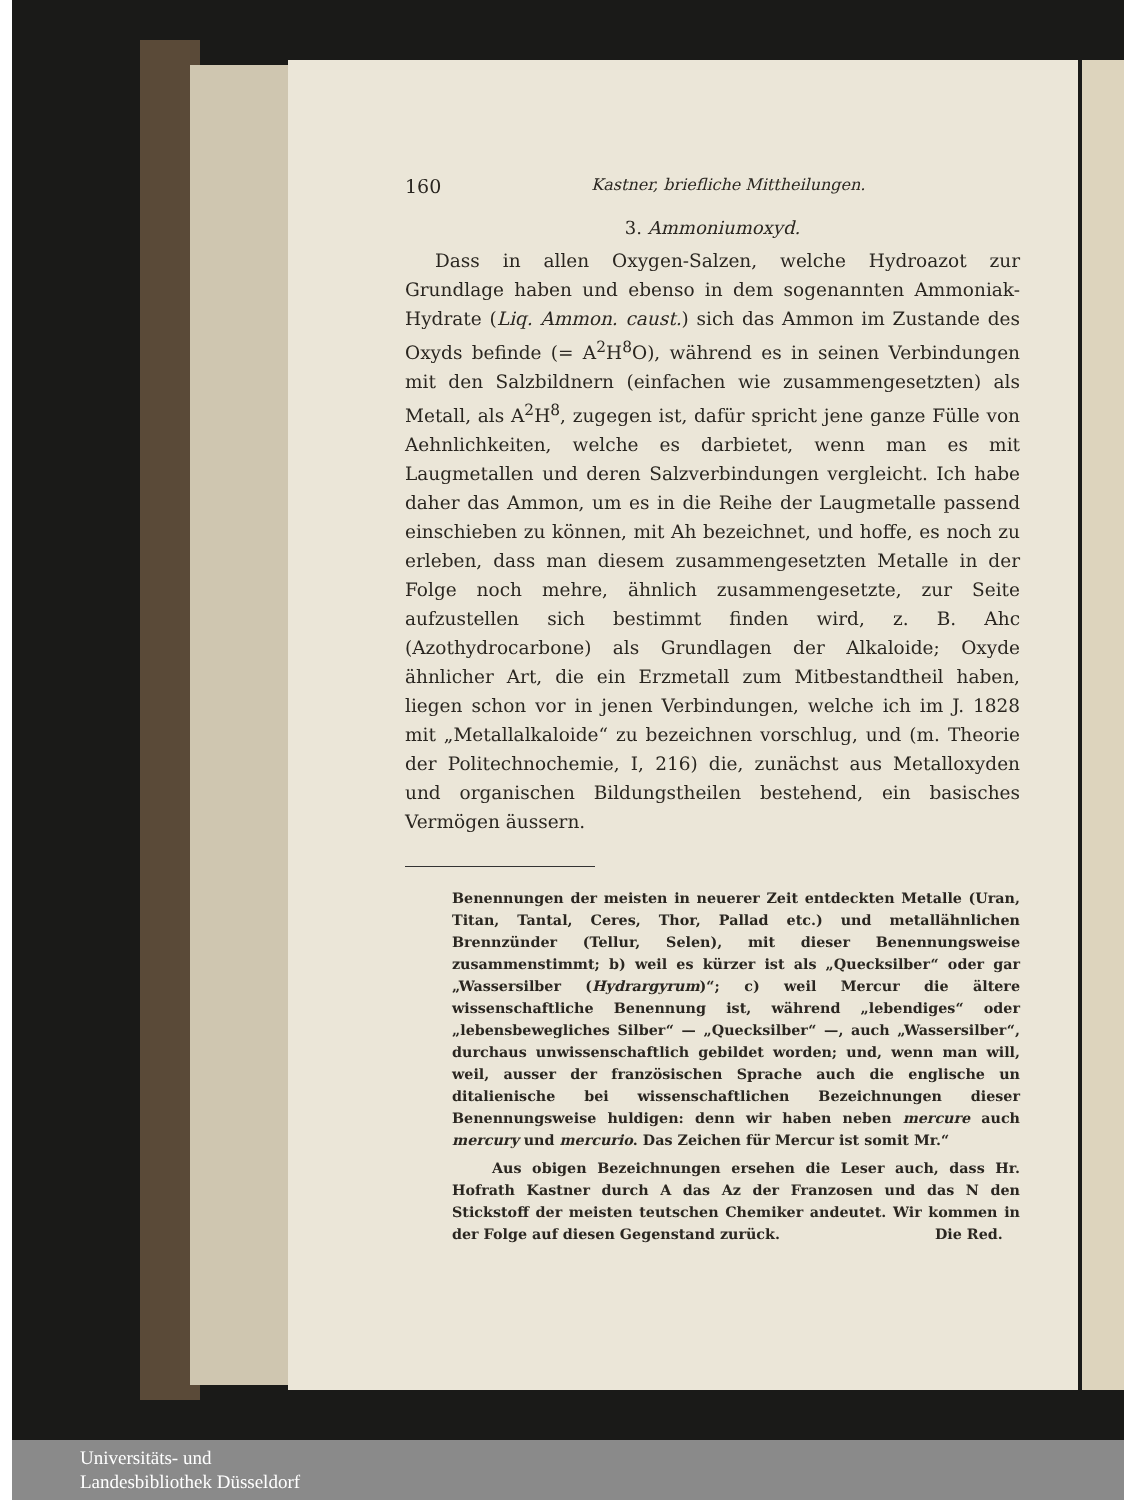160 Kastner, briefliche Mittheilungen.
3. Ammoniumoxyd.
Dass in allen Oxygen-Salzen, welche Hydroazot zur Grundlage haben und ebenso in dem sogenannten Ammoniak-Hydrate (Liq. Ammon. caust.) sich das Ammon im Zustande des Oxyds befinde (= A<sup>2</sup>H<sup>8</sup>O), während es in seinen Verbindungen mit den Salzbildnern (einfachen wie zusammengesetzten) als Metall, als A<sup>2</sup>H<sup>8</sup>, zugegen ist, dafür spricht jene ganze Fülle von Aehnlichkeiten, welche es darbietet, wenn man es mit Laugmetallen und deren Salzverbindungen vergleicht. Ich habe daher das Ammon, um es in die Reihe der Laugmetalle passend einschieben zu können, mit Ah bezeichnet, und hoffe, es noch zu erleben, dass man diesem zusammengesetzten Metalle in der Folge noch mehre, ähnlich zusammengesetzte, zur Seite aufzustellen sich bestimmt finden wird, z. B. Ahc (Azothydrocarbone) als Grundlagen der Alkaloide; Oxyde ähnlicher Art, die ein Erzmetall zum Mitbestandtheil haben, liegen schon vor in jenen Verbindungen, welche ich im J. 1828 mit „Metallalkaloide“ zu bezeichnen vorschlug, und (m. Theorie der Politechnochemie, I, 216) die, zunächst aus Metalloxyden und organischen Bildungstheilen bestehend, ein basisches Vermögen äussern.
Benennungen der meisten in neuerer Zeit entdeckten Metalle (Uran, Titan, Tantal, Ceres, Thor, Pallad etc.) und metallähnlichen Brennzünder (Tellur, Selen), mit dieser Benennungsweise zusammenstimmt; b) weil es kürzer ist als „Quecksilber“ oder gar „Wassersilber (Hydrargyrum)“; c) weil Mercur die ältere wissenschaftliche Benennung ist, während „lebendiges“ oder „lebensbewegliches Silber“ — „Quecksilber“ —, auch „Wassersilber“, durchaus unwissenschaftlich gebildet worden; und, wenn man will, weil, ausser der französischen Sprache auch die englische un ditalienische bei wissenschaftlichen Bezeichnungen dieser Benennungsweise huldigen: denn wir haben neben mercure auch mercury und mercurio. Das Zeichen für Mercur ist somit Mr.“
Aus obigen Bezeichnungen ersehen die Leser auch, dass Hr. Hofrath Kastner durch A das Az der Franzosen und das N den Stickstoff der meisten teutschen Chemiker andeutet. Wir kommen in der Folge auf diesen Gegenstand zurück. Die Red.
Universitäts- und
Landesbibliothek Düsseldorf